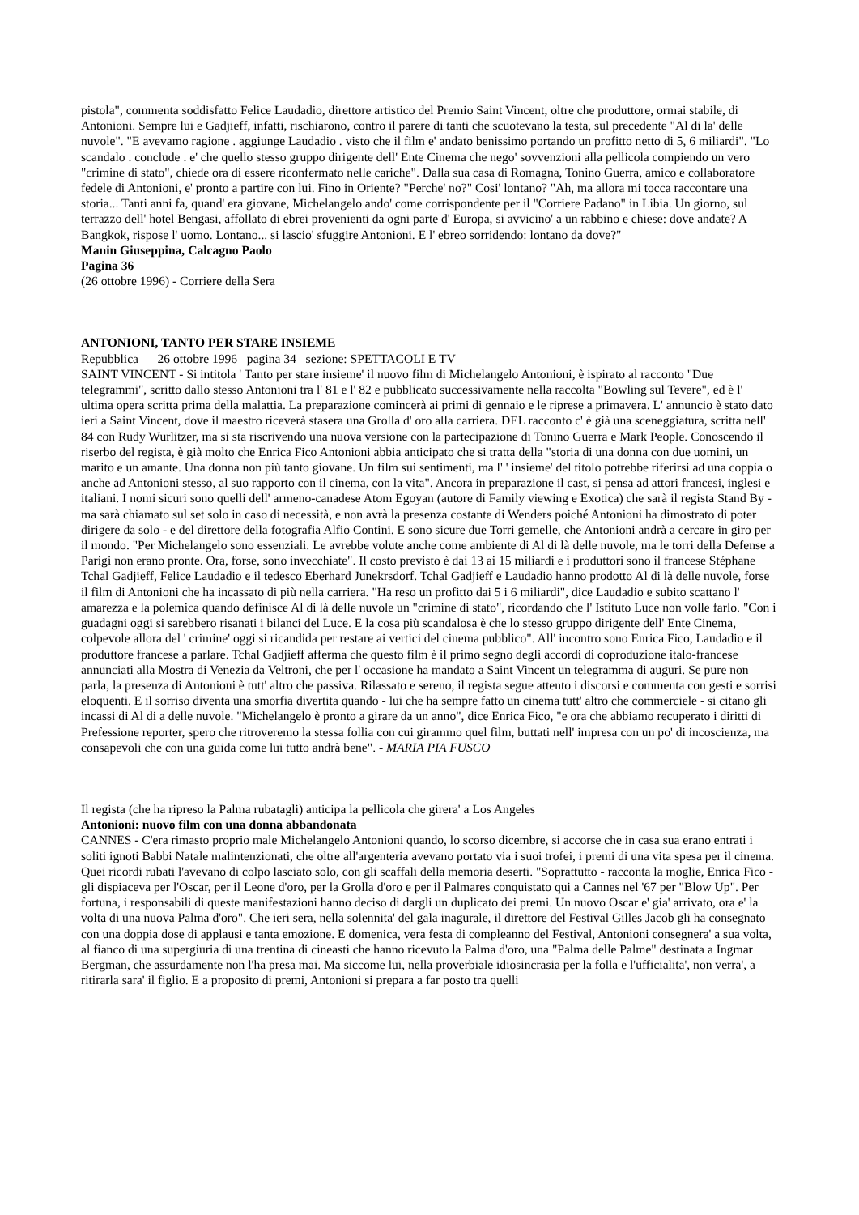pistola", commenta soddisfatto Felice Laudadio, direttore artistico del Premio Saint Vincent, oltre che produttore, ormai stabile, di Antonioni. Sempre lui e Gadjieff, infatti, rischiarono, contro il parere di tanti che scuotevano la testa, sul precedente "Al di la' delle nuvole". "E avevamo ragione . aggiunge Laudadio . visto che il film e' andato benissimo portando un profitto netto di 5, 6 miliardi". "Lo scandalo . conclude . e' che quello stesso gruppo dirigente dell' Ente Cinema che nego' sovvenzioni alla pellicola compiendo un vero "crimine di stato", chiede ora di essere riconfermato nelle cariche". Dalla sua casa di Romagna, Tonino Guerra, amico e collaboratore fedele di Antonioni, e' pronto a partire con lui. Fino in Oriente? "Perche' no?" Cosi' lontano? "Ah, ma allora mi tocca raccontare una storia... Tanti anni fa, quand' era giovane, Michelangelo ando' come corrispondente per il "Corriere Padano" in Libia. Un giorno, sul terrazzo dell' hotel Bengasi, affollato di ebrei provenienti da ogni parte d' Europa, si avvicino' a un rabbino e chiese: dove andate? A Bangkok, rispose l' uomo. Lontano... si lascio' sfuggire Antonioni. E l' ebreo sorridendo: lontano da dove?"
Manin Giuseppina, Calcagno Paolo
Pagina 36
(26 ottobre 1996) - Corriere della Sera
ANTONIONI, TANTO PER STARE INSIEME
Repubblica — 26 ottobre 1996 pagina 34 sezione: SPETTACOLI E TV
SAINT VINCENT - Si intitola ' Tanto per stare insieme' il nuovo film di Michelangelo Antonioni, è ispirato al racconto "Due telegrammi", scritto dallo stesso Antonioni tra l' 81 e l' 82 e pubblicato successivamente nella raccolta "Bowling sul Tevere", ed è l' ultima opera scritta prima della malattia. La preparazione comincerà ai primi di gennaio e le riprese a primavera. L' annuncio è stato dato ieri a Saint Vincent, dove il maestro riceverà stasera una Grolla d' oro alla carriera. DEL racconto c' è già una sceneggiatura, scritta nell' 84 con Rudy Wurlitzer, ma si sta riscrivendo una nuova versione con la partecipazione di Tonino Guerra e Mark People. Conoscendo il riserbo del regista, è già molto che Enrica Fico Antonioni abbia anticipato che si tratta della "storia di una donna con due uomini, un marito e un amante. Una donna non più tanto giovane. Un film sui sentimenti, ma l' ' insieme' del titolo potrebbe riferirsi ad una coppia o anche ad Antonioni stesso, al suo rapporto con il cinema, con la vita". Ancora in preparazione il cast, si pensa ad attori francesi, inglesi e italiani. I nomi sicuri sono quelli dell' armeno-canadese Atom Egoyan (autore di Family viewing e Exotica) che sarà il regista Stand By - ma sarà chiamato sul set solo in caso di necessità, e non avrà la presenza costante di Wenders poiché Antonioni ha dimostrato di poter dirigere da solo - e del direttore della fotografia Alfio Contini. E sono sicure due Torri gemelle, che Antonioni andrà a cercare in giro per il mondo. "Per Michelangelo sono essenziali. Le avrebbe volute anche come ambiente di Al di là delle nuvole, ma le torri della Defense a Parigi non erano pronte. Ora, forse, sono invecchiate". Il costo previsto è dai 13 ai 15 miliardi e i produttori sono il francese Stéphane Tchal Gadjieff, Felice Laudadio e il tedesco Eberhard Junekrsdorf. Tchal Gadjieff e Laudadio hanno prodotto Al di là delle nuvole, forse il film di Antonioni che ha incassato di più nella carriera. "Ha reso un profitto dai 5 i 6 miliardi", dice Laudadio e subito scattano l' amarezza e la polemica quando definisce Al di là delle nuvole un "crimine di stato", ricordando che l' Istituto Luce non volle farlo. "Con i guadagni oggi si sarebbero risanati i bilanci del Luce. E la cosa più scandalosa è che lo stesso gruppo dirigente dell' Ente Cinema, colpevole allora del ' crimine' oggi si ricandida per restare ai vertici del cinema pubblico". All' incontro sono Enrica Fico, Laudadio e il produttore francese a parlare. Tchal Gadjieff afferma che questo film è il primo segno degli accordi di coproduzione italo-francese annunciati alla Mostra di Venezia da Veltroni, che per l' occasione ha mandato a Saint Vincent un telegramma di auguri. Se pure non parla, la presenza di Antonioni è tutt' altro che passiva. Rilassato e sereno, il regista segue attento i discorsi e commenta con gesti e sorrisi eloquenti. E il sorriso diventa una smorfia divertita quando - lui che ha sempre fatto un cinema tutt' altro che commerciele - si citano gli incassi di Al di a delle nuvole. "Michelangelo è pronto a girare da un anno", dice Enrica Fico, "e ora che abbiamo recuperato i diritti di Prefessione reporter, spero che ritroveremo la stessa follia con cui girammo quel film, buttati nell' impresa con un po' di incoscienza, ma consapevoli che con una guida come lui tutto andrà bene". - MARIA PIA FUSCO
Il regista (che ha ripreso la Palma rubatagli) anticipa la pellicola che girera' a Los Angeles
Antonioni: nuovo film con una donna abbandonata
CANNES - C'era rimasto proprio male Michelangelo Antonioni quando, lo scorso dicembre, si accorse che in casa sua erano entrati i soliti ignoti Babbi Natale malintenzionati, che oltre all'argenteria avevano portato via i suoi trofei, i premi di una vita spesa per il cinema. Quei ricordi rubati l'avevano di colpo lasciato solo, con gli scaffali della memoria deserti. "Soprattutto - racconta la moglie, Enrica Fico - gli dispiaceva per l'Oscar, per il Leone d'oro, per la Grolla d'oro e per il Palmares conquistato qui a Cannes nel '67 per "Blow Up". Per fortuna, i responsabili di queste manifestazioni hanno deciso di dargli un duplicato dei premi. Un nuovo Oscar e' gia' arrivato, ora e' la volta di una nuova Palma d'oro". Che ieri sera, nella solennita' del gala inagurale, il direttore del Festival Gilles Jacob gli ha consegnato con una doppia dose di applausi e tanta emozione. E domenica, vera festa di compleanno del Festival, Antonioni consegnera' a sua volta, al fianco di una supergiuria di una trentina di cineasti che hanno ricevuto la Palma d'oro, una "Palma delle Palme" destinata a Ingmar Bergman, che assurdamente non l'ha presa mai. Ma siccome lui, nella proverbiale idiosincrasia per la folla e l'ufficialita', non verra', a ritirarla sara' il figlio. E a proposito di premi, Antonioni si prepara a far posto tra quelli